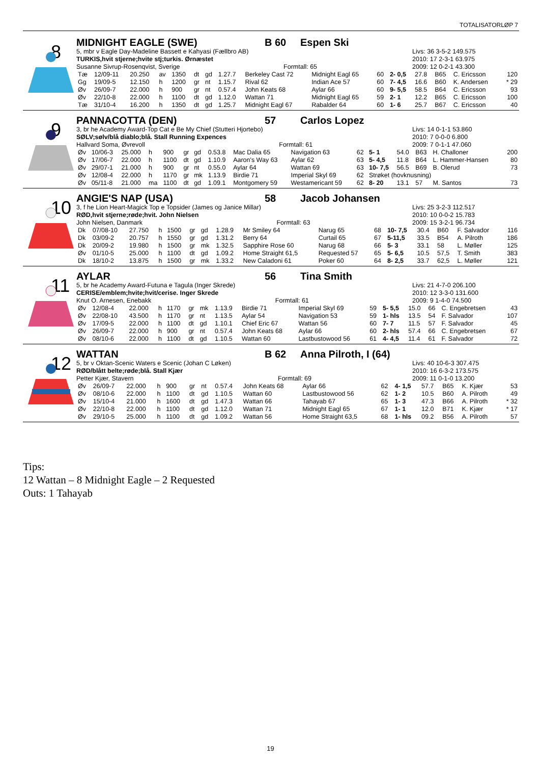TOTALISATORLØP 7
MIDNIGHT EAGLE (SWE) B 60 Espen Ski
8 5, mbr v Eagle Day-Madeline Bassett e Kahyasi (Fællbro AB)
TURKIS,hvit stjerne;hvite stj;turkis. Ørnæstet
Susanne Sivrup-Rosenqvist, Sverige Formtall: 65
Livs: 36 3-5-2 149.575
2010: 17 2-3-1 63.975
2009: 12 0-2-1 43.300
| Tæ | 12/09-11 | 20.250 | av | 1350 | dt | gd | 1.27.7 | Berkeley Cast 72 | Midnight Eagl 65 | 60 | 2- 0,5 | 27.8 | B65 | C. Ericsson | 120 |
| Gg | 19/09-5 | 12.150 | h | 1200 | gr | nt | 1.15.7 | Rival 62 | Indian Ace 57 | 60 | 7- 4,5 | 16.6 | B60 | K. Andersen | * 29 |
| Øv | 26/09-7 | 22.000 | h | 900 | gr | nt | 0.57.4 | John Keats 68 | Aylar 66 | 60 | 9- 5,5 | 58.5 | B64 | C. Ericsson | 93 |
| Øv | 22/10-8 | 22.000 | h | 1100 | dt | gd | 1.12.0 | Wattan 71 | Midnight Eagl 65 | 59 | 2- 1 | 12.2 | B65 | C. Ericsson | 100 |
| Tæ | 31/10-4 | 16.200 | h | 1350 | dt | gd | 1.25.7 | Midnight Eagl 67 | Rabalder 64 | 60 | 1- 6 | 25.7 | B67 | C. Ericsson | 40 |
PANNACOTTA (DEN) 57 Carlos Lopez
9 3, br he Academy Award-Top Cat e Be My Chief (Stutteri Hjortebo)
SØLV;sølv/blå diablo;blå. Stall Running Expences
Hallvard Soma, Øvrevoll Formtall: 61
Livs: 14 0-1-1 53.860
2010: 7 0-0-0 6.800
2009: 7 0-1-1 47.060
| Øv | 10/06-3 | 25.000 | h | 900 | gr | gd | 0.53.8 | Mac Dalia 65 | Navigation 63 | 62 | 5- 1 | 54.0 | B63 | H. Challoner | 200 |
| Øv | 17/06-7 | 22.000 | h | 1100 | dt | gd | 1.10.9 | Aaron's Way 63 | Aylar 62 | 63 | 5- 4,5 | 11.8 | B64 | L. Hammer-Hansen | 80 |
| Øv | 29/07-1 | 21.000 | h | 900 | gr | nt | 0.55.0 | Aylar 64 | Wattan 69 | 63 | 10- 7,5 | 56.5 | B69 | B. Olerud | 73 |
| Øv | 12/08-4 | 22.000 | h | 1170 | gr | mk | 1.13.9 | Birdie 71 | Imperial Skyl 69 | 62 | Strøket (hovknusning) | | | | |
| Øv | 05/11-8 | 21.000 | ma | 1100 | dt | gd | 1.09.1 | Montgomery 59 | Westamericant 59 | 62 | 8- 20 | 13.1 | 57 | M. Santos | 73 |
ANGIE'S NAP (USA) 58 Jacob Johansen
10 3, f he Lion Heart-Magick Top e Topsider (James og Janice Millar)
RØD,hvit stjerne;røde;hvit. John Nielsen
John Nielsen, Danmark Formtall: 63
Livs: 25 3-2-3 112.517
2010: 10 0-0-2 15.783
2009: 15 3-2-1 96.734
| Dk | 07/08-10 | 27.750 | h | 1500 | gr | gd | 1.28.9 | Mr Smiley 64 | Narug 65 | 68 | 10- 7,5 | 30.4 | B60 | F. Salvador | 116 |
| Dk | 03/09-2 | 20.757 | h | 1550 | gr | gd | 1.31.2 | Berry 64 | Curtail 65 | 67 | 5-11,5 | 33.5 | B54 | A. Pilroth | 186 |
| Dk | 20/09-2 | 19.980 | h | 1500 | gr | mk | 1.32.5 | Sapphire Rose 60 | Narug 68 | 66 | 5- 3 | 33.1 | 58 | L. Møller | 125 |
| Øv | 01/10-5 | 25.000 | h | 1100 | dt | gd | 1.09.2 | Home Straight 61,5 | Requested 57 | 65 | 5- 6,5 | 10.5 | 57,5 | T. Smith | 383 |
| Dk | 18/10-2 | 13.875 | h | 1500 | gr | mk | 1.33.2 | New Caladoni 61 | Poker 60 | 64 | 8- 2,5 | 33.7 | 62,5 | L. Møller | 121 |
AYLAR 56 Tina Smith
11 5, br he Academy Award-Futuna e Tagula (Inger Skrede)
CERISE/emblem;hvite;hvit/cerise. Inger Skrede
Knut O. Arnesen, Enebakk Formtall: 61
Livs: 21 4-7-0 206.100
2010: 12 3-3-0 131.600
2009: 9 1-4-0 74.500
| Øv | 12/08-4 | 22.000 | h | 1170 | gr | mk | 1.13.9 | Birdie 71 | Imperial Skyl 69 | 59 | 5- 5,5 | 15.0 | 66 | C. Engebretsen | 43 |
| Øv | 22/08-10 | 43.500 | h | 1170 | gr | nt | 1.13.5 | Aylar 54 | Navigation 53 | 59 | 1- hls | 13.5 | 54 | F. Salvador | 107 |
| Øv | 17/09-5 | 22.000 | h | 1100 | dt | gd | 1.10.1 | Chief Eric 67 | Wattan 56 | 60 | 7- 7 | 11.5 | 57 | F. Salvador | 45 |
| Øv | 26/09-7 | 22.000 | h | 900 | gr | nt | 0.57.4 | John Keats 68 | Aylar 66 | 60 | 2- hls | 57.4 | 66 | C. Engebretsen | 67 |
| Øv | 08/10-6 | 22.000 | h | 1100 | dt | gd | 1.10.5 | Wattan 60 | Lastbustowood 56 | 61 | 4- 4,5 | 11.4 | 61 | F. Salvador | 72 |
WATTAN B 62 Anna Pilroth, I (64)
12 5, br v Oktan-Scenic Waters e Scenic (Johan C Løken)
RØD/blått belte;røde;blå. Stall Kjær
Petter Kjær, Stavern Formtall: 69
Livs: 40 10-6-3 307.475
2010: 16 6-3-2 173.575
2009: 11 0-1-0 13.200
| Øv | 26/09-7 | 22.000 | h | 900 | gr | nt | 0.57.4 | John Keats 68 | Aylar 66 | 62 | 4- 1,5 | 57.7 | B65 | K. Kjær | 53 |
| Øv | 08/10-6 | 22.000 | h | 1100 | dt | gd | 1.10.5 | Wattan 60 | Lastbustowood 56 | 62 | 1- 2 | 10.5 | B60 | A. Pilroth | 49 |
| Øv | 15/10-4 | 21.000 | h | 1600 | dt | gd | 1.47.3 | Wattan 66 | Tahayab 67 | 65 | 1- 3 | 47.3 | B66 | A. Pilroth | * 32 |
| Øv | 22/10-8 | 22.000 | h | 1100 | dt | gd | 1.12.0 | Wattan 71 | Midnight Eagl 65 | 67 | 1- 1 | 12.0 | B71 | K. Kjær | * 17 |
| Øv | 29/10-5 | 25.000 | h | 1100 | dt | gd | 1.09.2 | Wattan 56 | Home Straight 63,5 | 68 | 1- hls | 09.2 | B56 | A. Pilroth | 57 |
Tips:
12 Wattan – 8 Midnight Eagle – 2 Requested
Outs: 1 Tahayab
19